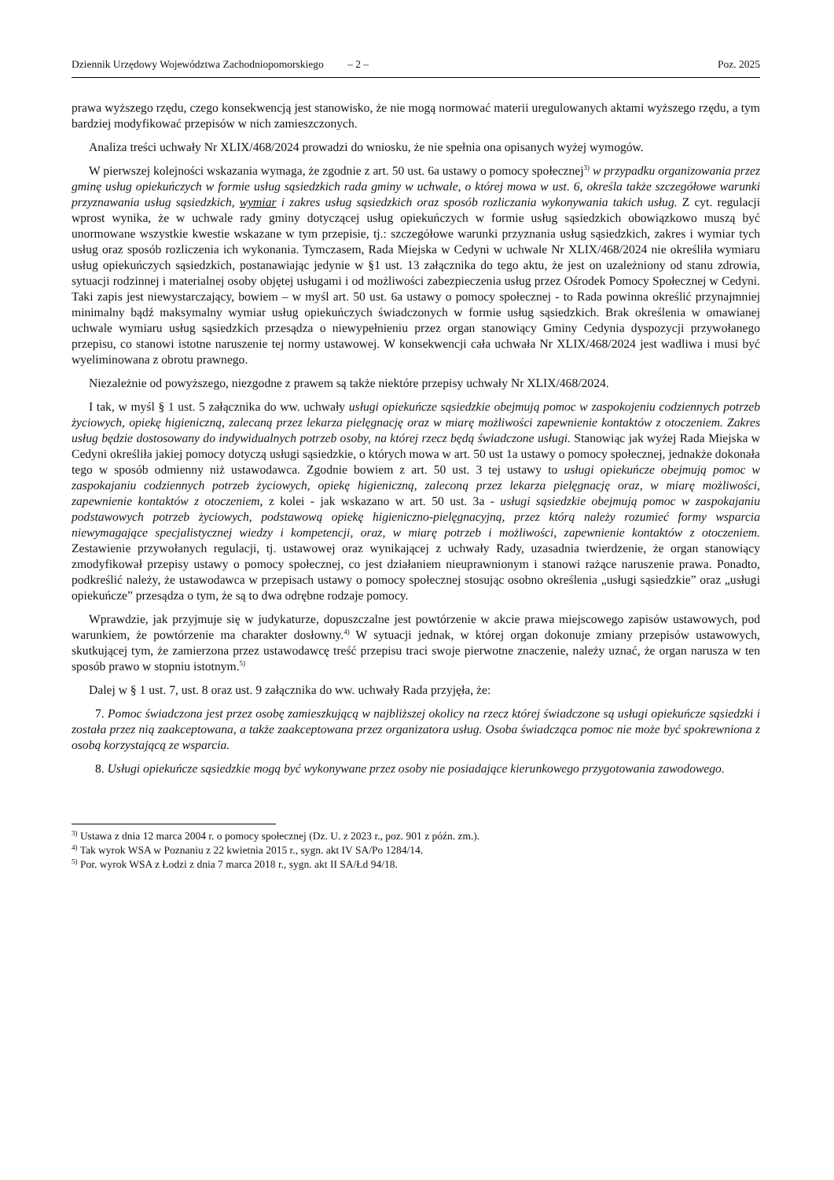Dziennik Urzędowy Województwa Zachodniopomorskiego – 2 – Poz. 2025
prawa wyższego rzędu, czego konsekwencją jest stanowisko, że nie mogą normować materii uregulowanych aktami wyższego rzędu, a tym bardziej modyfikować przepisów w nich zamieszczonych.
Analiza treści uchwały Nr XLIX/468/2024 prowadzi do wniosku, że nie spełnia ona opisanych wyżej wymogów.
W pierwszej kolejności wskazania wymaga, że zgodnie z art. 50 ust. 6a ustawy o pomocy społecznej<sup>3)</sup> w przypadku organizowania przez gminę usług opiekuńczych w formie usług sąsiedzkich rada gminy w uchwale, o której mowa w ust. 6, określa także szczegółowe warunki przyznawania usług sąsiedzkich, wymiar i zakres usług sąsiedzkich oraz sposób rozliczania wykonywania takich usług. Z cyt. regulacji wprost wynika, że w uchwale rady gminy dotyczącej usług opiekuńczych w formie usług sąsiedzkich obowiązkowo muszą być unormowane wszystkie kwestie wskazane w tym przepisie, tj.: szczegółowe warunki przyznania usług sąsiedzkich, zakres i wymiar tych usług oraz sposób rozliczenia ich wykonania. Tymczasem, Rada Miejska w Cedyni w uchwale Nr XLIX/468/2024 nie określiła wymiaru usług opiekuńczych sąsiedzkich, postanawiając jedynie w §1 ust. 13 załącznika do tego aktu, że jest on uzależniony od stanu zdrowia, sytuacji rodzinnej i materialnej osoby objętej usługami i od możliwości zabezpieczenia usług przez Ośrodek Pomocy Społecznej w Cedyni. Taki zapis jest niewystarczający, bowiem – w myśl art. 50 ust. 6a ustawy o pomocy społecznej - to Rada powinna określić przynajmniej minimalny bądź maksymalny wymiar usług opiekuńczych świadczonych w formie usług sąsiedzkich. Brak określenia w omawianej uchwale wymiaru usług sąsiedzkich przesądza o niewypełnieniu przez organ stanowiący Gminy Cedynia dyspozycji przywołanego przepisu, co stanowi istotne naruszenie tej normy ustawowej. W konsekwencji cała uchwała Nr XLIX/468/2024 jest wadliwa i musi być wyeliminowana z obrotu prawnego.
Niezależnie od powyższego, niezgodne z prawem są także niektóre przepisy uchwały Nr XLIX/468/2024.
I tak, w myśl § 1 ust. 5 załącznika do ww. uchwały usługi opiekuńcze sąsiedzkie obejmują pomoc w zaspokojeniu codziennych potrzeb życiowych, opiekę higieniczną, zalecaną przez lekarza pielęgnację oraz w miarę możliwości zapewnienie kontaktów z otoczeniem. Zakres usług będzie dostosowany do indywidualnych potrzeb osoby, na której rzecz będą świadczone usługi. Stanowiąc jak wyżej Rada Miejska w Cedyni określiła jakiej pomocy dotyczą usługi sąsiedzkie, o których mowa w art. 50 ust 1a ustawy o pomocy społecznej, jednakże dokonała tego w sposób odmienny niż ustawodawca. Zgodnie bowiem z art. 50 ust. 3 tej ustawy to usługi opiekuńcze obejmują pomoc w zaspokajaniu codziennych potrzeb życiowych, opiekę higieniczną, zaleconą przez lekarza pielęgnację oraz, w miarę możliwości, zapewnienie kontaktów z otoczeniem, z kolei - jak wskazano w art. 50 ust. 3a - usługi sąsiedzkie obejmują pomoc w zaspokajaniu podstawowych potrzeb życiowych, podstawową opiekę higieniczno-pielęgnacyjną, przez którą należy rozumieć formy wsparcia niewymagające specjalistycznej wiedzy i kompetencji, oraz, w miarę potrzeb i możliwości, zapewnienie kontaktów z otoczeniem. Zestawienie przywołanych regulacji, tj. ustawowej oraz wynikającej z uchwały Rady, uzasadnia twierdzenie, że organ stanowiący zmodyfikował przepisy ustawy o pomocy społecznej, co jest działaniem nieuprawnionym i stanowi rażące naruszenie prawa. Ponadto, podkreślić należy, że ustawodawca w przepisach ustawy o pomocy społecznej stosując osobno określenia „usługi sąsiedzkie” oraz „usługi opiekuńcze” przesądza o tym, że są to dwa odrębne rodzaje pomocy.
Wprawdzie, jak przyjmuje się w judykaturze, dopuszczalne jest powtórzenie w akcie prawa miejscowego zapisów ustawowych, pod warunkiem, że powtórzenie ma charakter dosłowny.<sup>4)</sup> W sytuacji jednak, w której organ dokonuje zmiany przepisów ustawowych, skutkującej tym, że zamierzona przez ustawodawcę treść przepisu traci swoje pierwotne znaczenie, należy uznać, że organ narusza w ten sposób prawo w stopniu istotnym.<sup>5)</sup>
Dalej w § 1 ust. 7, ust. 8 oraz ust. 9 załącznika do ww. uchwały Rada przyjęła, że:
7. Pomoc świadczona jest przez osobę zamieszkującą w najbliższej okolicy na rzecz której świadczone są usługi opiekuńcze sąsiedzki i została przez nią zaakceptowana, a także zaakceptowana przez organizatora usług. Osoba świadcząca pomoc nie może być spokrewniona z osobą korzystającą ze wsparcia.
8. Usługi opiekuńcze sąsiedzkie mogą być wykonywane przez osoby nie posiadające kierunkowego przygotowania zawodowego.
<sup>3)</sup> Ustawa z dnia 12 marca 2004 r. o pomocy społecznej (Dz. U. z 2023 r., poz. 901 z późn. zm.).
<sup>4)</sup> Tak wyrok WSA w Poznaniu z 22 kwietnia 2015 r., sygn. akt IV SA/Po 1284/14.
<sup>5)</sup> Por. wyrok WSA z Łodzi z dnia 7 marca 2018 r., sygn. akt II SA/Łd 94/18.